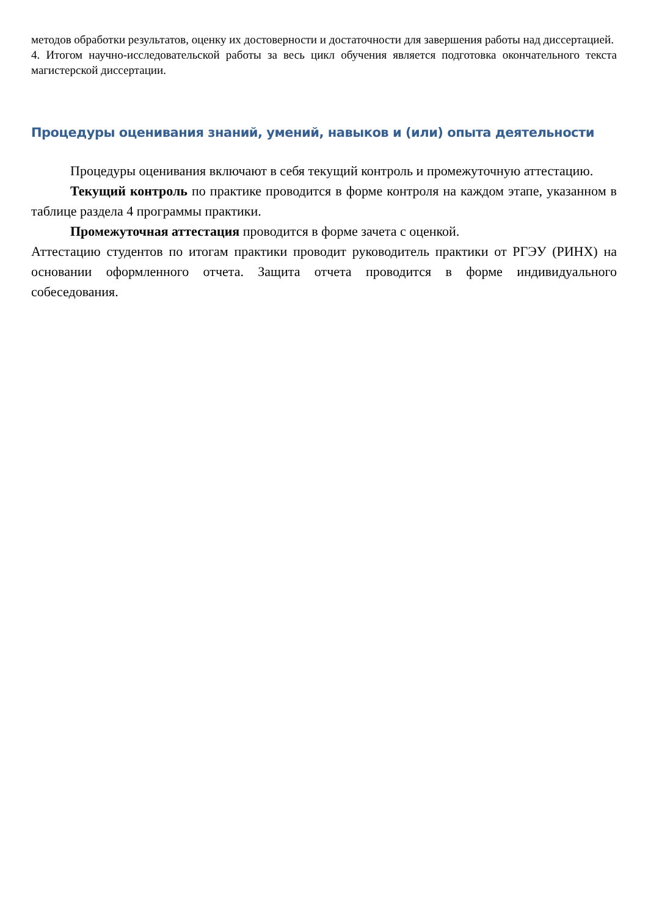методов обработки результатов, оценку их достоверности и достаточности для завершения работы над диссертацией.
4. Итогом научно-исследовательской работы за весь цикл обучения является подготовка окончательного текста магистерской диссертации.
Процедуры оценивания знаний, умений, навыков и (или) опыта деятельности
Процедуры оценивания включают в себя текущий контроль и промежуточную аттестацию.
Текущий контроль по практике проводится в форме контроля на каждом этапе, указанном в таблице раздела 4 программы практики.
Промежуточная аттестация проводится в форме зачета с оценкой.
Аттестацию студентов по итогам практики проводит руководитель практики от РГЭУ (РИНХ) на основании оформленного отчета. Защита отчета проводится в форме индивидуального собеседования.